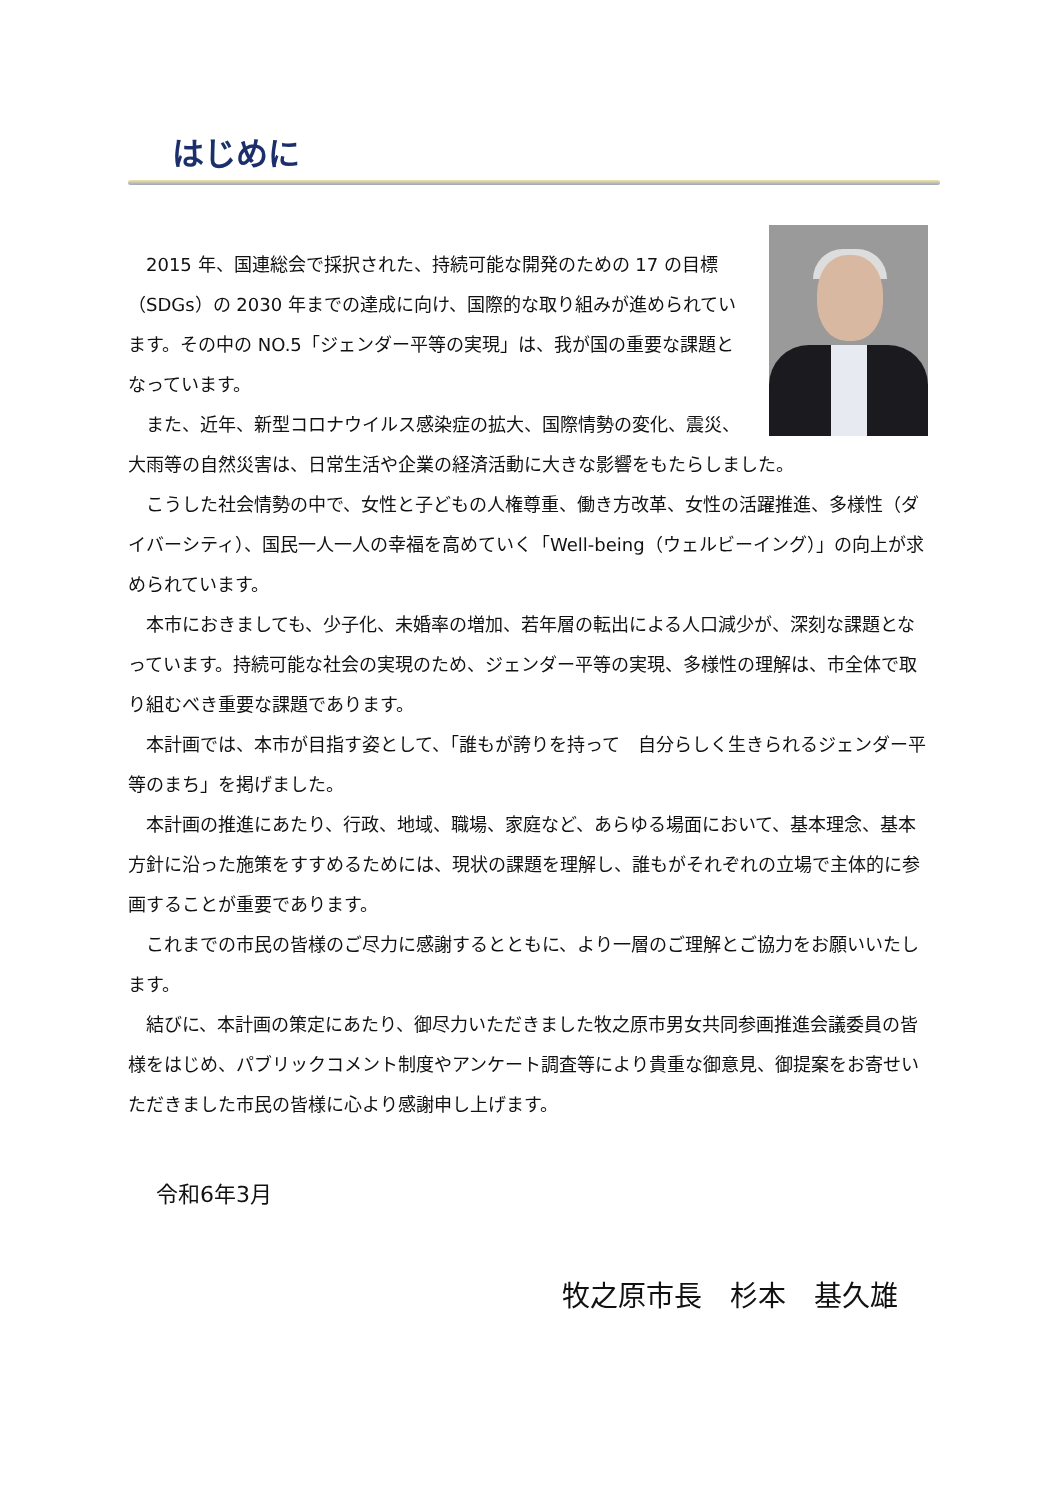はじめに
2015 年、国連総会で採択された、持続可能な開発のための 17 の目標（SDGs）の 2030 年までの達成に向け、国際的な取り組みが進められています。その中の NO.5「ジェンダー平等の実現」は、我が国の重要な課題となっています。
また、近年、新型コロナウイルス感染症の拡大、国際情勢の変化、震災、大雨等の自然災害は、日常生活や企業の経済活動に大きな影響をもたらしました。
こうした社会情勢の中で、女性と子どもの人権尊重、働き方改革、女性の活躍推進、多様性（ダイバーシティ）、国民一人一人の幸福を高めていく「Well-being（ウェルビーイング）」の向上が求められています。
本市におきましても、少子化、未婚率の増加、若年層の転出による人口減少が、深刻な課題となっています。持続可能な社会の実現のため、ジェンダー平等の実現、多様性の理解は、市全体で取り組むべき重要な課題であります。
本計画では、本市が目指す姿として、「誰もが誇りを持って　自分らしく生きられるジェンダー平等のまち」を掲げました。
本計画の推進にあたり、行政、地域、職場、家庭など、あらゆる場面において、基本理念、基本方針に沿った施策をすすめるためには、現状の課題を理解し、誰もがそれぞれの立場で主体的に参画することが重要であります。
これまでの市民の皆様のご尽力に感謝するとともに、より一層のご理解とご協力をお願いいたします。
結びに、本計画の策定にあたり、御尽力いただきました牧之原市男女共同参画推進会議委員の皆様をはじめ、パブリックコメント制度やアンケート調査等により貴重な御意見、御提案をお寄せいただきました市民の皆様に心より感謝申し上げます。
令和6年3月
牧之原市長　杉本　基久雄